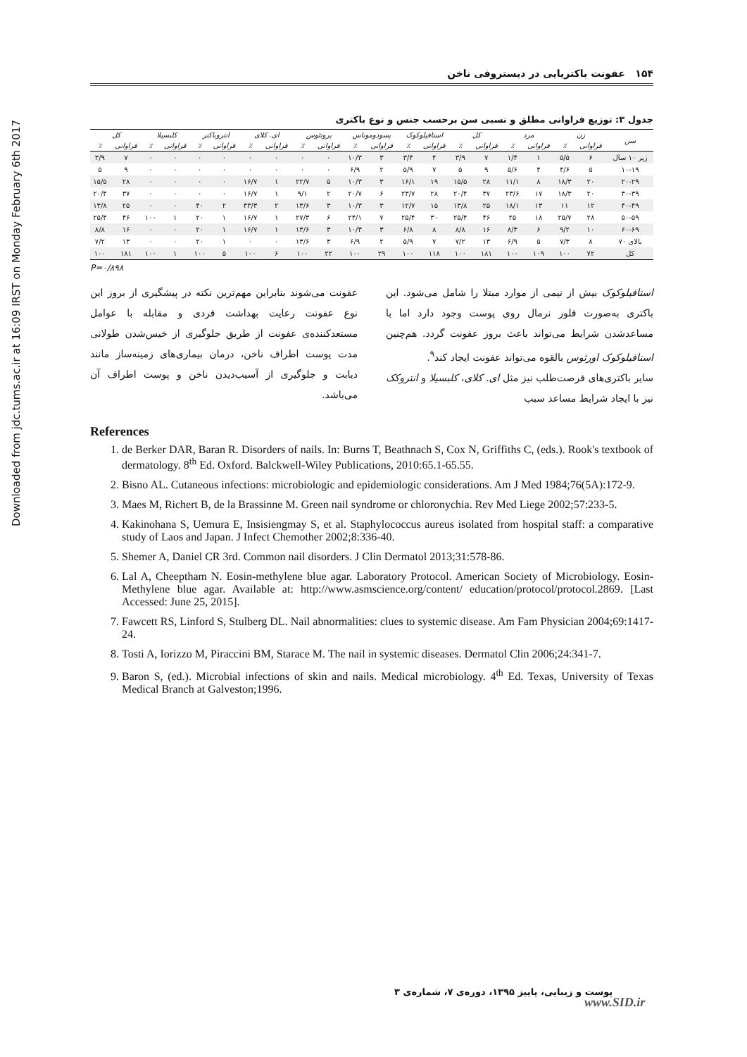Downloaded from jdc.tums.ac.ir at 16:09 IRST on Monday February 6th 2017
۱۵۴ عفونت باکتریایی در دیستروفی ناخن
جدول ۳: توزیع فراوانی مطلق و نسبی سن برحسب جنس و نوع باکتری
| سن | زن | | مرد | | کل | | استافیلوکوک | | پسودوموناس | | پروتئوس | | ای. کلای | | انتروباکتر | | کلبسیلا | | کل | |
| --- | --- | --- | --- | --- | --- | --- | --- | --- | --- | --- | --- | --- | --- | --- | --- | --- | --- | --- | --- | --- |
| | فراوانی | ٪ | فراوانی | ٪ | فراوانی | ٪ | فراوانی | ٪ | فراوانی | ٪ | فراوانی | ٪ | فراوانی | ٪ | فراوانی | ٪ | فراوانی | ٪ | فراوانی | ٪ |
| زیر ۱۰ سال | ۶ | ۵/۵ | ۱ | ۱/۴ | ۷ | ۳/۹ | ۴ | ۳/۴ | ۳ | ۱۰/۳ | ۰ | ۰ | ۰ | ۰ | ۰ | ۰ | ۰ | ۰ | ۷ | ۳/۹ |
| ۱۰-۱۹ | ۵ | ۴/۶ | ۴ | ۵/۶ | ۹ | ۵ | ۷ | ۵/۹ | ۲ | ۶/۹ | ۰ | ۰ | ۰ | ۰ | ۰ | ۰ | ۰ | ۰ | ۹ | ۵ |
| ۲۰-۲۹ | ۲۰ | ۱۸/۳ | ۸ | ۱۱/۱ | ۲۸ | ۱۵/۵ | ۱۹ | ۱۶/۱ | ۳ | ۱۰/۳ | ۵ | ۲۲/۷ | ۱ | ۱۶/۷ | ۰ | ۰ | ۰ | ۰ | ۲۸ | ۱۵/۵ |
| ۳۰-۳۹ | ۲۰ | ۱۸/۳ | ۱۷ | ۲۳/۶ | ۳۷ | ۲۰/۴ | ۲۸ | ۲۳/۷ | ۶ | ۲۰/۷ | ۲ | ۹/۱ | ۱ | ۱۶/۷ | ۰ | ۰ | ۰ | ۰ | ۳۷ | ۲۰/۴ |
| ۴۰-۴۹ | ۱۲ | ۱۱ | ۱۳ | ۱۸/۱ | ۲۵ | ۱۳/۸ | ۱۵ | ۱۲/۷ | ۳ | ۱۰/۳ | ۳ | ۱۳/۶ | ۲ | ۳۳/۳ | ۲ | ۴۰ | ۰ | ۰ | ۲۵ | ۱۳/۸ |
| ۵۰-۵۹ | ۲۸ | ۲۵/۷ | ۱۸ | ۲۵ | ۴۶ | ۲۵/۴ | ۳۰ | ۲۵/۴ | ۷ | ۲۴/۱ | ۶ | ۲۷/۳ | ۱ | ۱۶/۷ | ۱ | ۲۰ | ۱ | ۱۰۰ | ۴۶ | ۲۵/۴ |
| ۶۰-۶۹ | ۱۰ | ۹/۲ | ۶ | ۸/۳ | ۱۶ | ۸/۸ | ۸ | ۶/۸ | ۳ | ۱۰/۳ | ۳ | ۱۳/۶ | ۱ | ۱۶/۷ | ۱ | ۲۰ | ۰ | ۰ | ۱۶ | ۸/۸ |
| بالای ۷۰ | ۸ | ۷/۳ | ۵ | ۶/۹ | ۱۳ | ۷/۲ | ۷ | ۵/۹ | ۲ | ۶/۹ | ۳ | ۱۳/۶ | ۰ | ۰ | ۱ | ۲۰ | ۰ | ۰ | ۱۳ | ۷/۲ |
| کل | ۷۲ | ۱۰۰ | ۱۰۹ | ۱۰۰ | ۱۸۱ | ۱۰۰ | ۱۱۸ | ۱۰۰ | ۲۹ | ۱۰۰ | ۲۲ | ۱۰۰ | ۶ | ۱۰۰ | ۵ | ۱۰۰ | ۱ | ۱۰۰ | ۱۸۱ | ۱۰۰ |
P=۰/۸۹۸
استافیلوکوک بیش از نیمی از موارد مبتلا را شامل می‌شود. این باکتری به‌صورت فلور نرمال روی پوست وجود دارد اما با مساعدشدن شرایط می‌تواند باعث بروز عفونت گردد. هم‌چنین استافیلوکوک اورئوس بالقوه می‌تواند عفونت ایجاد کند<sup>۹</sup>.
سایر باکتری‌های فرصت‌طلب نیز مثل ای. کلای، کلبسیلا و انتروکک نیز با ایجاد شرایط مساعد سبب
عفونت می‌شوند بنابراین مهم‌ترین نکته در پیشگیری از بروز این نوع عفونت رعایت بهداشت فردی و مقابله با عوامل مستعدکننده‌ی عفونت از طریق جلوگیری از خیس‌شدن طولانی مدت پوست اطراف ناخن، درمان بیماری‌های زمینه‌ساز مانند دیابت و جلوگیری از آسیب‌دیدن ناخن و پوست اطراف آن می‌باشد.
References
1. de Berker DAR, Baran R. Disorders of nails. In: Burns T, Beathnach S, Cox N, Griffiths C, (eds.). Rook's textbook of dermatology. 8<sup>th</sup> Ed. Oxford. Balckwell-Wiley Publications, 2010:65.1-65.55.
2. Bisno AL. Cutaneous infections: microbiologic and epidemiologic considerations. Am J Med 1984;76(5A):172-9.
3. Maes M, Richert B, de la Brassinne M. Green nail syndrome or chloronychia. Rev Med Liege 2002;57:233-5.
4. Kakinohana S, Uemura E, Insisiengmay S, et al. Staphylococcus aureus isolated from hospital staff: a comparative study of Laos and Japan. J Infect Chemother 2002;8:336-40.
5. Shemer A, Daniel CR 3rd. Common nail disorders. J Clin Dermatol 2013;31:578-86.
6. Lal A, Cheeptham N. Eosin-methylene blue agar. Laboratory Protocol. American Society of Microbiology. Eosin-Methylene blue agar. Available at: http://www.asmscience.org/content/ education/protocol/protocol.2869. [Last Accessed: June 25, 2015].
7. Fawcett RS, Linford S, Stulberg DL. Nail abnormalities: clues to systemic disease. Am Fam Physician 2004;69:1417-24.
8. Tosti A, Iorizzo M, Piraccini BM, Starace M. The nail in systemic diseases. Dermatol Clin 2006;24:341-7.
9. Baron S, (ed.). Microbial infections of skin and nails. Medical microbiology. 4<sup>th</sup> Ed. Texas, University of Texas Medical Branch at Galveston;1996.
پوست و زیبایی، پاییز ۱۳۹۵، دوره‌ی ۷، شماره‌ی ۳
www.SID.ir